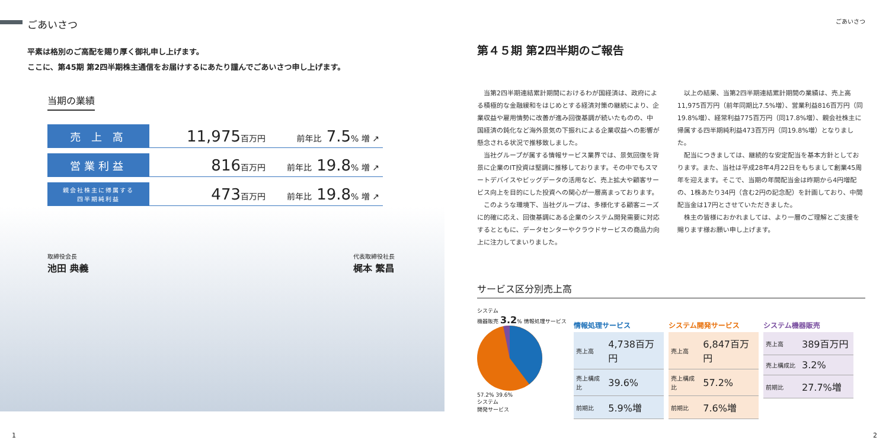ごあいさつ
平素は格別のご高配を賜り厚く御礼申し上げます。
ここに、第45期 第2四半期株主通信をお届けするにあたり謹んでごあいさつ申し上げます。
当期の業績
| 売 上 高 | 11,975 百万円 | 前年比 7.5 % 増 ↗ |
| 営業利益 | 816 百万円 | 前年比 19.8 % 増 ↗ |
| 親会社株主に帰属する 四半期純利益 | 473 百万円 | 前年比 19.8 % 増 ↗ |
取締役会長
池田 典義
代表取締役社長
梶本 繁昌
1
ごあいさつ
第４５期 第2四半期のご報告
当第2四半期連結累計期間におけるわが国経済は、政府による積極的な金融緩和をはじめとする経済対策の継続により、企業収益や雇用情勢に改善が進み回復基調が続いたものの、中国経済の鈍化など海外景気の下振れによる企業収益への影響が懸念される状況で推移致しました。
当社グループが属する情報サービス業界では、景気回復を背景に企業のIT投資は堅調に推移しております。その中でもスマートデバイスやビッグデータの活用など、売上拡大や顧客サービス向上を目的にした投資への関心が一層高まっております。
このような環境下、当社グループは、多様化する顧客ニーズに的確に応え、回復基調にある企業のシステム開発需要に対応するとともに、データセンターやクラウドサービスの商品力向上に注力してまいりました。
以上の結果、当第2四半期連結累計期間の業績は、売上高11,975百万円（前年同期比7.5%増）、営業利益816百万円（同19.8%増）、経常利益775百万円（同17.8%増）、親会社株主に帰属する四半期純利益473百万円（同19.8%増）となりました。
配当につきましては、継続的な安定配当を基本方針としております。また、当社は平成28年4月22日をもちまして創業45周年を迎えます。そこで、当期の年間配当金は昨期から4円増配の、1株あたり34円（含む2円の記念配）を計画しており、中間配当金は17円とさせていただきました。
株主の皆様におかれましては、より一層のご理解とご支援を賜ります様お願い申し上げます。
サービス区分別売上高
システム
機器販売 3.2% 情報処理サービス
57.2% 39.6%
システム
開発サービス
情報処理サービス
| 売上高 | 4,738百万円 |
| 売上構成比 | 39.6% |
| 前期比 | 5.9%増 |
システム開発サービス
| 売上高 | 6,847百万円 |
| 売上構成比 | 57.2% |
| 前期比 | 7.6%増 |
システム機器販売
| 売上高 | 389百万円 |
| 売上構成比 | 3.2% |
| 前期比 | 27.7%増 |
2